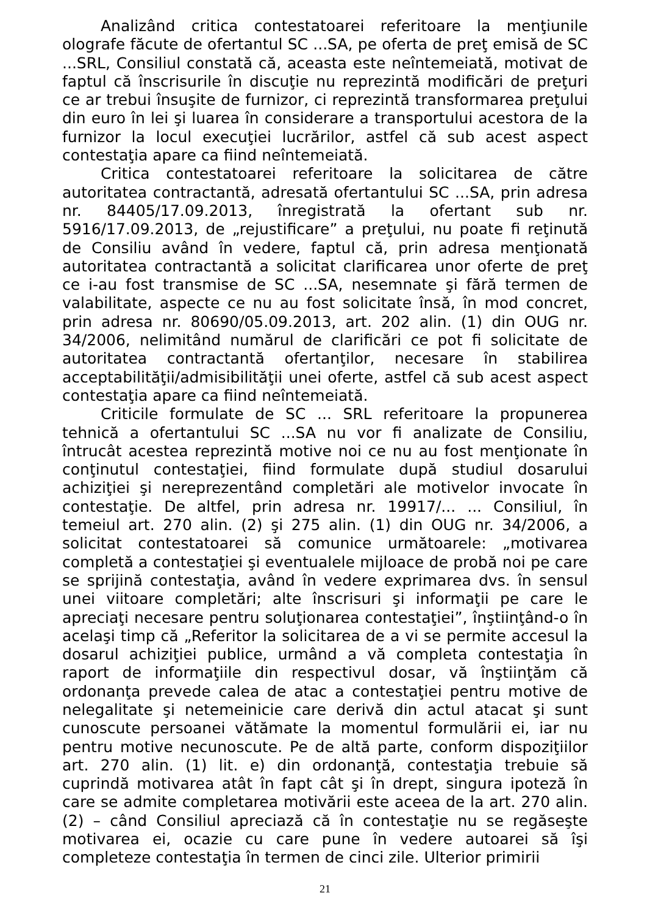Analizând critica contestatoarei referitoare la menţiunile olografe făcute de ofertantul SC ...SA, pe oferta de preţ emisă de SC ...SRL, Consiliul constată că, aceasta este neîntemeiată, motivat de faptul că înscrisurile în discuţie nu reprezintă modificări de preţuri ce ar trebui însuşite de furnizor, ci reprezintă transformarea preţului din euro în lei şi luarea în considerare a transportului acestora de la furnizor la locul execuţiei lucrărilor, astfel că sub acest aspect contestaţia apare ca fiind neîntemeiată.
Critica contestatoarei referitoare la solicitarea de către autoritatea contractantă, adresată ofertantului SC ...SA, prin adresa nr. 84405/17.09.2013, înregistrată la ofertant sub nr. 5916/17.09.2013, de „rejustificare” a preţului, nu poate fi reţinută de Consiliu având în vedere, faptul că, prin adresa menţionată autoritatea contractantă a solicitat clarificarea unor oferte de preţ ce i-au fost transmise de SC ...SA, nesemnate şi fără termen de valabilitate, aspecte ce nu au fost solicitate însă, în mod concret, prin adresa nr. 80690/05.09.2013, art. 202 alin. (1) din OUG nr. 34/2006, nelimitând numărul de clarificări ce pot fi solicitate de autoritatea contractantă ofertanţilor, necesare în stabilirea acceptabilităţii/admisibilităţii unei oferte, astfel că sub acest aspect contestaţia apare ca fiind neîntemeiată.
Criticile formulate de SC ... SRL referitoare la propunerea tehnică a ofertantului SC ...SA nu vor fi analizate de Consiliu, întrucât acestea reprezintă motive noi ce nu au fost menţionate în conţinutul contestaţiei, fiind formulate după studiul dosarului achiziţiei şi nereprezentând completări ale motivelor invocate în contestaţie. De altfel, prin adresa nr. 19917/... ... Consiliul, în temeiul art. 270 alin. (2) şi 275 alin. (1) din OUG nr. 34/2006, a solicitat contestatoarei să comunice următoarele: „motivarea completă a contestaţiei şi eventualele mijloace de probă noi pe care se sprijină contestaţia, având în vedere exprimarea dvs. în sensul unei viitoare completări; alte înscrisuri şi informaţii pe care le apreciaţi necesare pentru soluţionarea contestaţiei”, înştiinţând-o în acelaşi timp că „Referitor la solicitarea de a vi se permite accesul la dosarul achiziţiei publice, urmând a vă completa contestaţia în raport de informaţiile din respectivul dosar, vă înştiinţăm că ordonanţa prevede calea de atac a contestaţiei pentru motive de nelegalitate şi netemeinicie care derivă din actul atacat şi sunt cunoscute persoanei vătămate la momentul formulării ei, iar nu pentru motive necunoscute. Pe de altă parte, conform dispoziţiilor art. 270 alin. (1) lit. e) din ordonanţă, contestaţia trebuie să cuprindă motivarea atât în fapt cât şi în drept, singura ipoteză în care se admite completarea motivării este aceea de la art. 270 alin. (2) – când Consiliul apreciază că în contestaţie nu se regăseşte motivarea ei, ocazie cu care pune în vedere autoarei să îşi completeze contestaţia în termen de cinci zile. Ulterior primirii
21